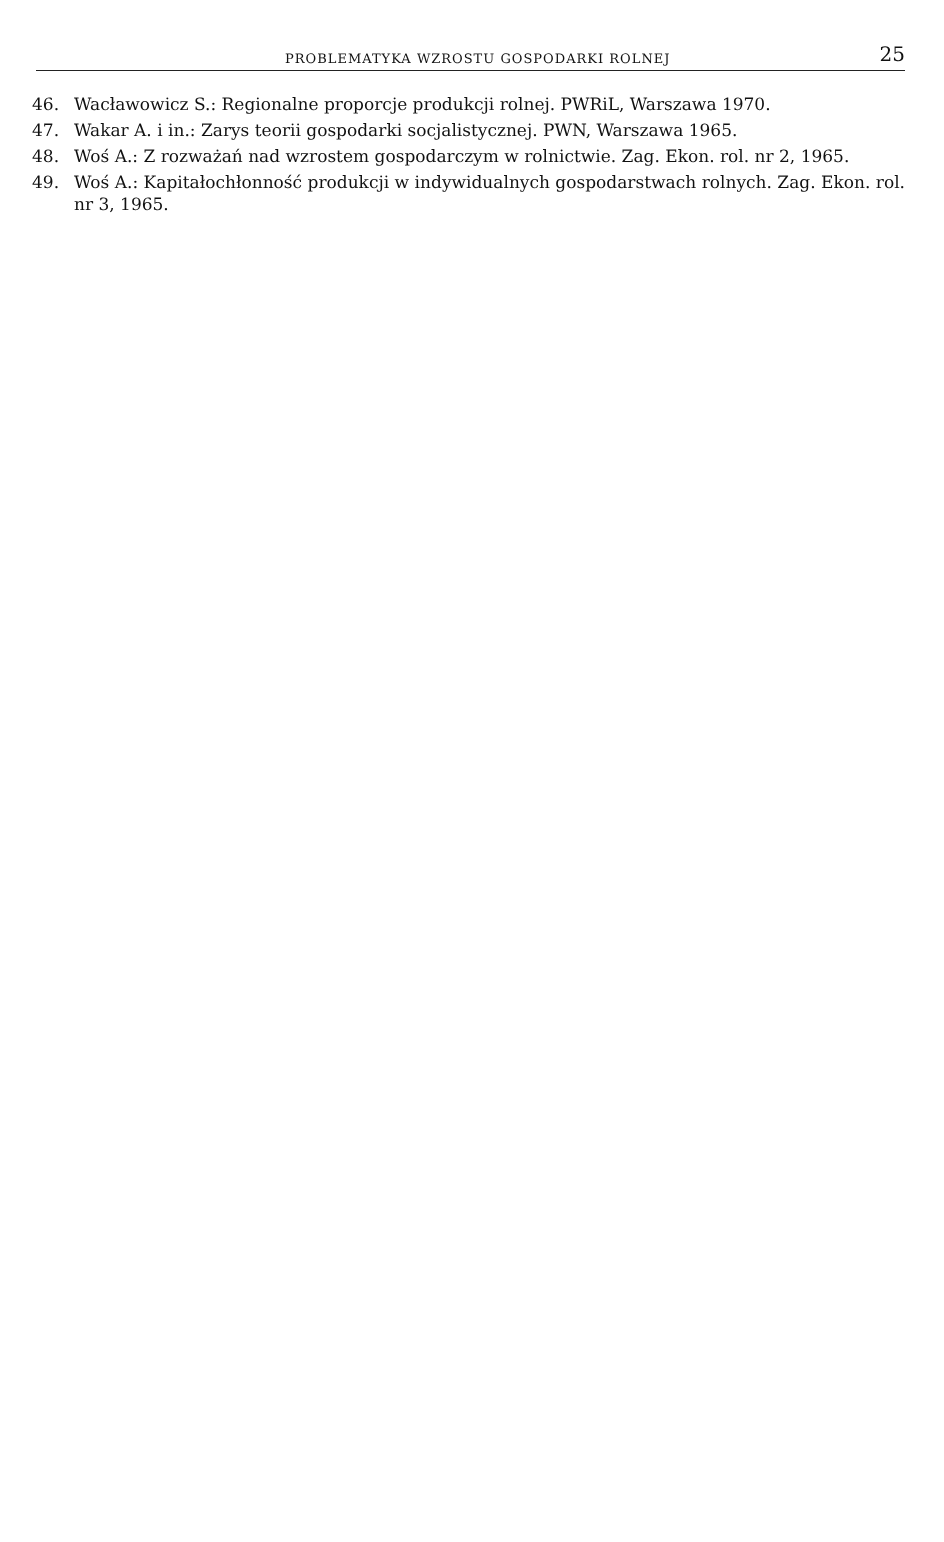PROBLEMATYKA WZROSTU GOSPODARKI ROLNEJ
25
46. Wacławowicz S.: Regionalne proporcje produkcji rolnej. PWRiL, Warszawa 1970.
47. Wakar A. i in.: Zarys teorii gospodarki socjalistycznej. PWN, Warszawa 1965.
48. Woś A.: Z rozważań nad wzrostem gospodarczym w rolnictwie. Zag. Ekon. rol. nr 2, 1965.
49. Woś A.: Kapitałochłonność produkcji w indywidualnych gospodarstwach rolnych. Zag. Ekon. rol. nr 3, 1965.